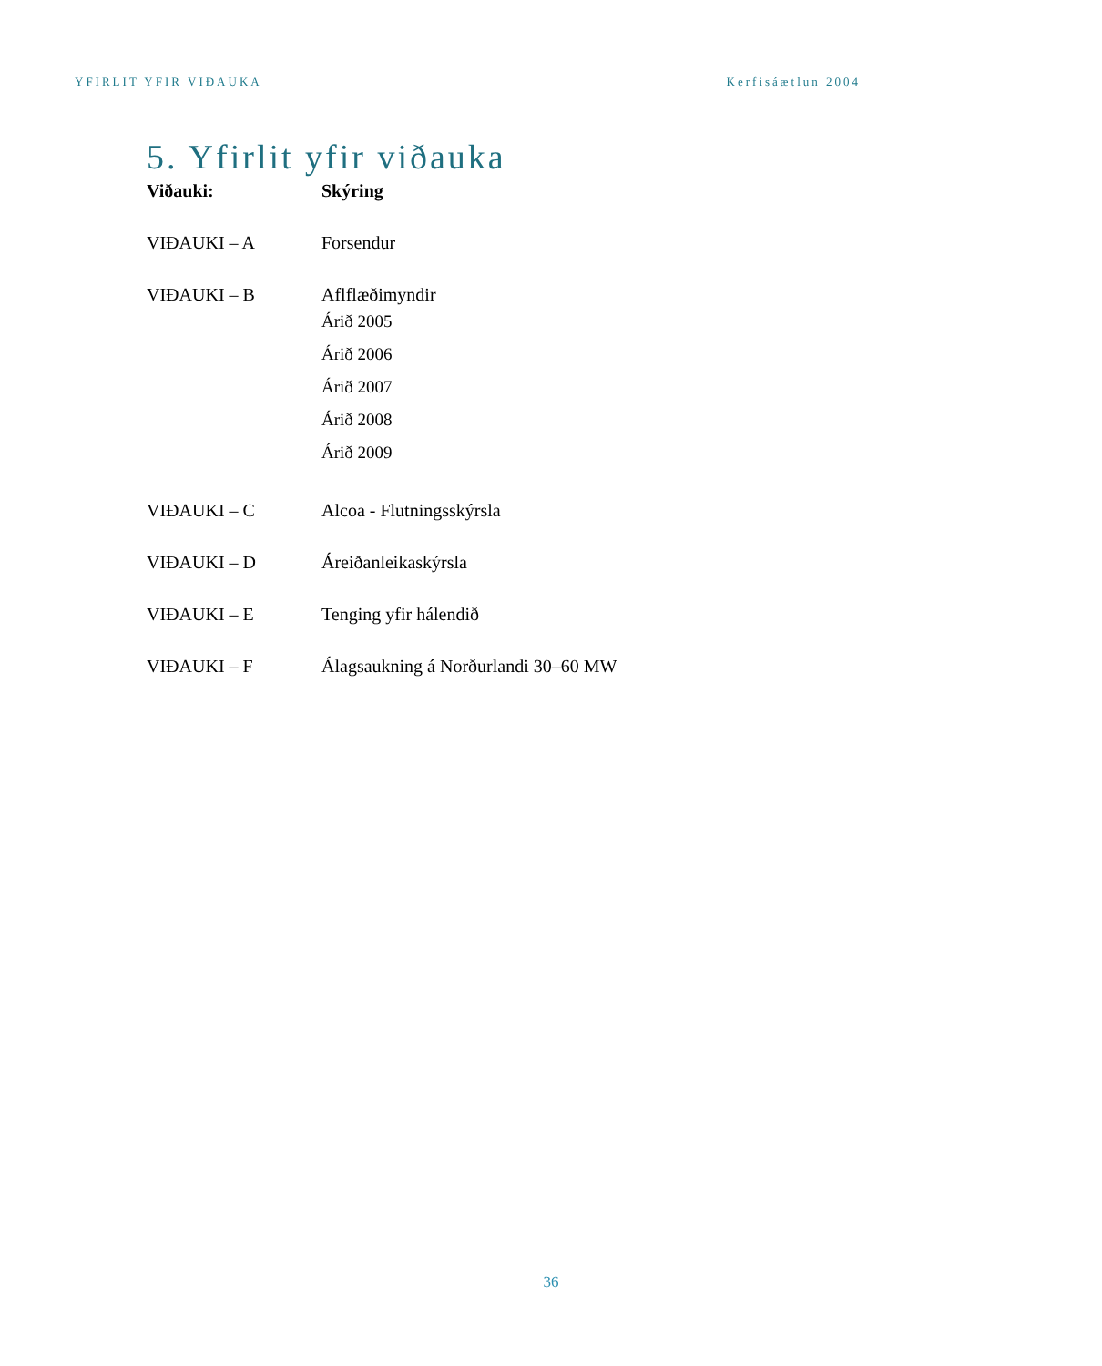YFIRLIT YFIR VIÐAUKA Kerfisáætlun 2004
5. Yfirlit yfir viðauka
| Viðauki: | Skýring |
| --- | --- |
| VIÐAUKI – A | Forsendur |
| VIÐAUKI – B | Aflflæðimyndir Árið 2005 Árið 2006 Árið 2007 Árið 2008 Árið 2009 |
| VIÐAUKI – C | Alcoa - Flutningsskýrsla |
| VIÐAUKI – D | Áreiðanleikaskýrsla |
| VIÐAUKI – E | Tenging yfir hálendið |
| VIÐAUKI – F | Álagsaukning á Norðurlandi 30–60 MW |
36